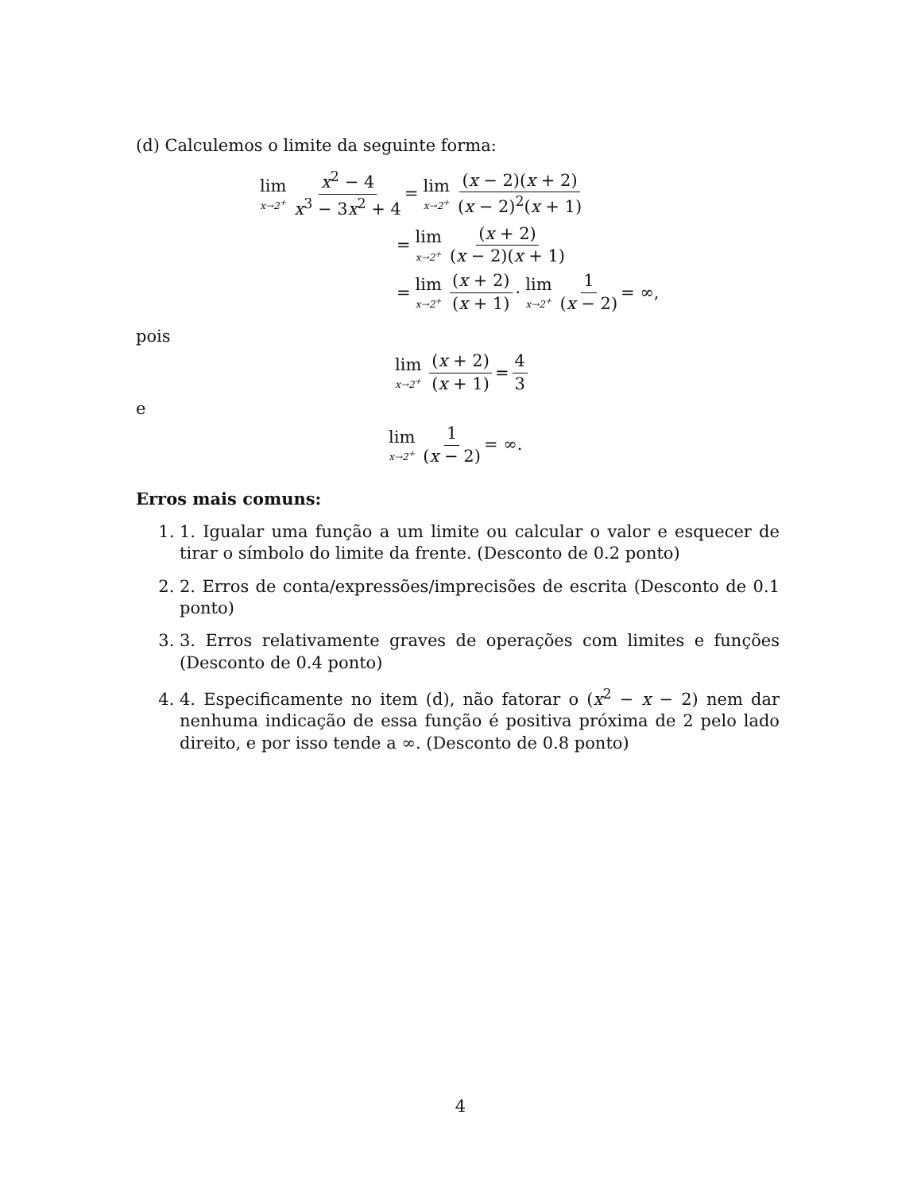(d) Calculemos o limite da seguinte forma:
lim x→2<sup>+</sup> x<sup>2</sup> − 4 x<sup>3</sup> − 3x<sup>2</sup> + 4 = lim x→2<sup>+</sup> (x − 2)(x + 2) (x − 2)<sup>2</sup>(x + 1)
= lim x→2<sup>+</sup> (x + 2) (x − 2)(x + 1)
= lim x→2<sup>+</sup> (x + 2) (x + 1) · lim x→2<sup>+</sup> 1 (x − 2) = ∞,
pois
lim x→2<sup>+</sup> (x + 2) (x + 1) = 4 3
e
lim x→2<sup>+</sup> 1 (x − 2) = ∞.
Erros mais comuns:
1. 1. Igualar uma função a um limite ou calcular o valor e esquecer de tirar o símbolo do limite da frente. (Desconto de 0.2 ponto)
2. 2. Erros de conta/expressões/imprecisões de escrita (Desconto de 0.1 ponto)
3. 3. Erros relativamente graves de operações com limites e funções (Desconto de 0.4 ponto)
4. 4. Especificamente no item (d), não fatorar o (x<sup>2</sup> − x − 2) nem dar nenhuma indicação de essa função é positiva próxima de 2 pelo lado direito, e por isso tende a ∞. (Desconto de 0.8 ponto)
4